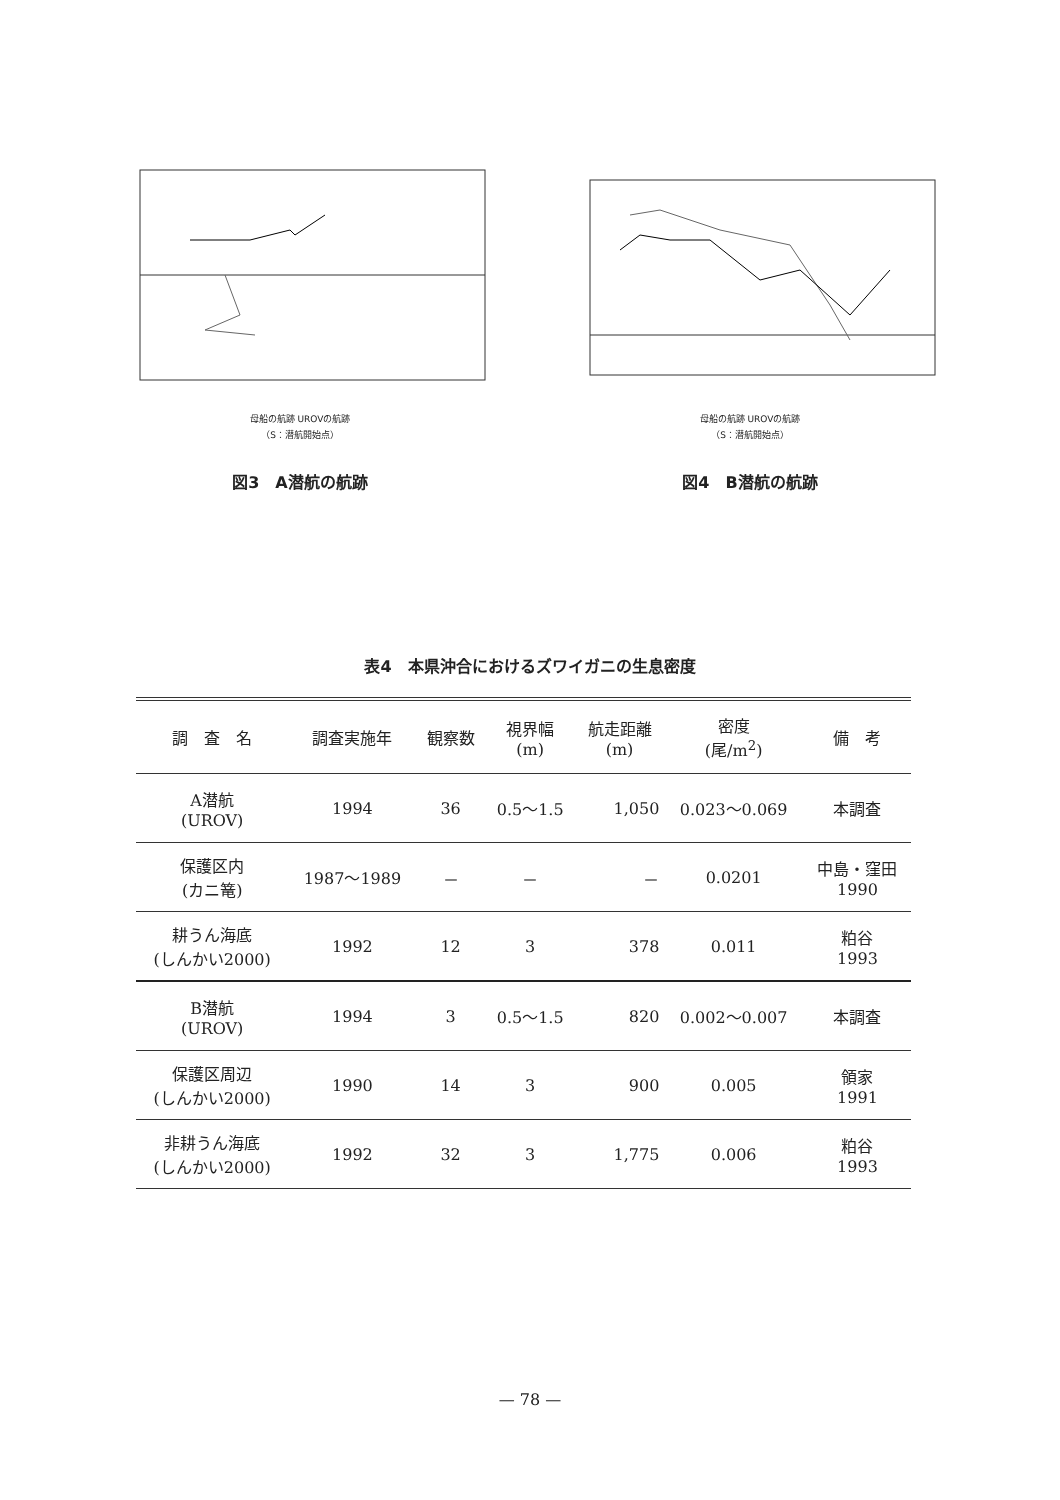母船の航跡 UROVの航跡
（S：潜航開始点）
図3　A潜航の航跡
母船の航跡 UROVの航跡
（S：潜航開始点）
図4　B潜航の航跡
表4　本県沖合におけるズワイガニの生息密度
| 調 査 名 | 調査実施年 | 観察数 | 視界幅 (m) | 航走距離 (m) | 密度 (尾/m<sup>2</sup>) | 備 考 |
| --- | --- | --- | --- | --- | --- | --- |
| A潜航 (UROV) | 1994 | 36 | 0.5～1.5 | 1,050 | 0.023～0.069 | 本調査 |
| 保護区内 (カニ篭) | 1987～1989 | － | － | － | 0.0201 | 中島・窪田 1990 |
| 耕うん海底 (しんかい2000) | 1992 | 12 | 3 | 378 | 0.011 | 粕谷 1993 |
| B潜航 (UROV) | 1994 | 3 | 0.5～1.5 | 820 | 0.002～0.007 | 本調査 |
| 保護区周辺 (しんかい2000) | 1990 | 14 | 3 | 900 | 0.005 | 領家 1991 |
| 非耕うん海底 (しんかい2000) | 1992 | 32 | 3 | 1,775 | 0.006 | 粕谷 1993 |
— 78 —